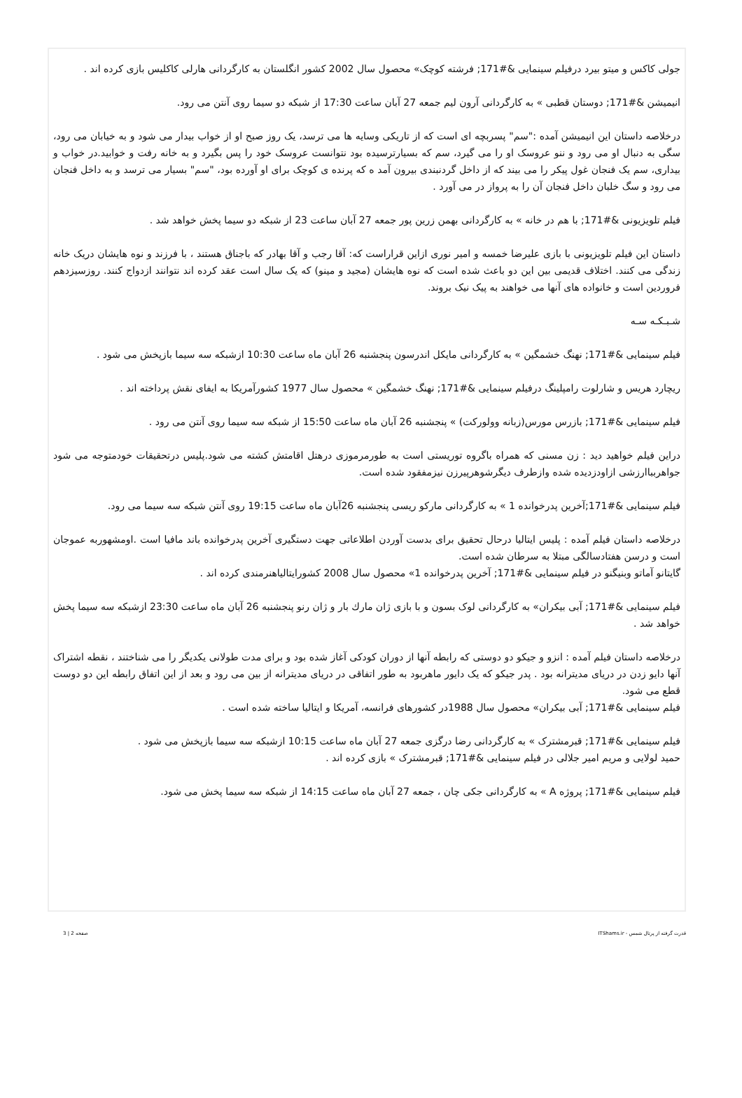جولی کاکس و میتو بیرد درفیلم سینمایی &#171; فرشته کوچک» محصول سال 2002 کشور انگلستان به کارگردانی هارلی کاکلیس بازی کرده اند .
انیمیشن &#171; دوستان قطبی » به کارگردانی آرون لیم جمعه 27 آبان ساعت 17:30 از شبکه دو سیما روی آنتن می رود.
درخلاصه داستان این انیمیشن آمده :"سم" پسربچه ای است که از تاریکی وسایه ها می ترسد، یک روز صبح او از خواب بیدار می شود و به خیابان می رود، سگی به دنبال او می رود و ننو عروسک او را می گیرد، سم که بسیارترسیده بود نتوانست عروسک خود را پس بگیرد و به خانه رفت و خوابید.در خواب و بیداری، سم یک فنجان غول پیکر را می بیند که از داخل گردنبندی بیرون آمد ه که پرنده ی کوچک برای او آورده بود، "سم" بسیار می ترسد و به داخل فنجان می رود و سگ خلبان داخل فنجان آن را به پرواز در می آورد .
فیلم تلویزیونی &#171; با هم در خانه » به کارگردانی بهمن زرین پور جمعه 27 آبان ساعت 23 از شبکه دو سیما پخش خواهد شد .
داستان این فیلم تلویزیونی با بازی علیرضا خمسه و امیر نوری ازاین قراراست که: آقا رجب و آقا بهادر که باجناق هستند ، با فرزند و نوه هایشان دریک خانه زندگی می کنند. اختلاف قدیمی بین این دو باعث شده است که نوه هایشان (مجید و مینو) که یک سال است عقد کرده اند نتوانند ازدواج کنند. روزسیزدهم فروردین است و خانواده های آنها می خواهند به پیک نیک بروند.
شـبـکـه سـه
فیلم سینمایی &#171; نهنگ خشمگین » به کارگردانی مایکل اندرسون پنجشنبه 26 آبان ماه ساعت 10:30 ازشبکه سه سیما بازپخش می شود .
ریچارد هریس و شارلوت رامپلینگ درفیلم سینمایی &#171; نهنگ خشمگین » محصول سال 1977 کشورآمریکا به ایفای نقش پرداخته اند .
فیلم سینمایی &#171; بازرس مورس(زبانه وولورکت) » پنجشنبه 26 آبان ماه ساعت 15:50 از شبکه سه سیما روی آنتن می رود .
دراین فیلم خواهید دید : زن مسنی که همراه باگروه توریستی است به طورمرموزی درهتل اقامتش کشته می شود.پلیس درتحقیقات خودمتوجه می شود جواهربباارزشی ازاودزدیده شده وازطرف دیگرشوهرپیرزن نیزمفقود شده است.
فیلم سینمایی &#171;آخرین پدرخوانده 1 » به کارگردانی مارکو ریسی پنجشنبه 26آبان ماه ساعت 19:15 روی آنتن شبکه سه سیما می رود.
درخلاصه داستان فیلم آمده : پلیس ایتالیا درحال تحقیق برای بدست آوردن اطلاعاتی جهت دستگیری آخرین پدرخوانده باند مافیا است .اومشهوربه عموجان است و درسن هفتادسالگی مبتلا به سرطان شده است.
گایتانو آماتو وبنیگنو در فیلم سینمایی &#171; آخرین پدرخوانده 1» محصول سال 2008 کشورایتالیاهنرمندی کرده اند .
فیلم سینمایی &#171; آبی بیکران» به کارگردانی لوک بسون و با بازی ژان مارك بار و ژان رنو پنجشنبه 26 آبان ماه ساعت 23:30 ازشبکه سه سیما پخش خواهد شد .
درخلاصه داستان فیلم آمده : انزو و جیکو دو دوستی که رابطه آنها از دوران کودکی آغاز شده بود و برای مدت طولانی یکدیگر را می شناختند ، نقطه اشتراک آنها دایو زدن در دریای مدیترانه بود . پدر جیکو که یک دایور ماهربود به طور اتفاقی در دریای مدیترانه از بین می رود و بعد از این اتفاق رابطه این دو دوست قطع می شود.
فیلم سینمایی &#171; آبی بیکران» محصول سال 1988در کشورهای فرانسه، آمریکا و ایتالیا ساخته شده است .
فیلم سینمایی &#171; قبرمشترک » به کارگردانی رضا درگزی جمعه 27 آبان ماه ساعت 10:15 ازشبکه سه سیما بازپخش می شود .
حمید لولایی و مریم امیر جلالی در فیلم سینمایی &#171; قبرمشترک » بازی کرده اند .
فیلم سینمایی &#171; پروژه A » به کارگردانی جکی چان ، جمعه 27 آبان ماه ساعت 14:15 از شبکه سه سیما پخش می شود.
قدرت گرفته از پرتال شمس - ITShams.ir صفحه 2 | 3